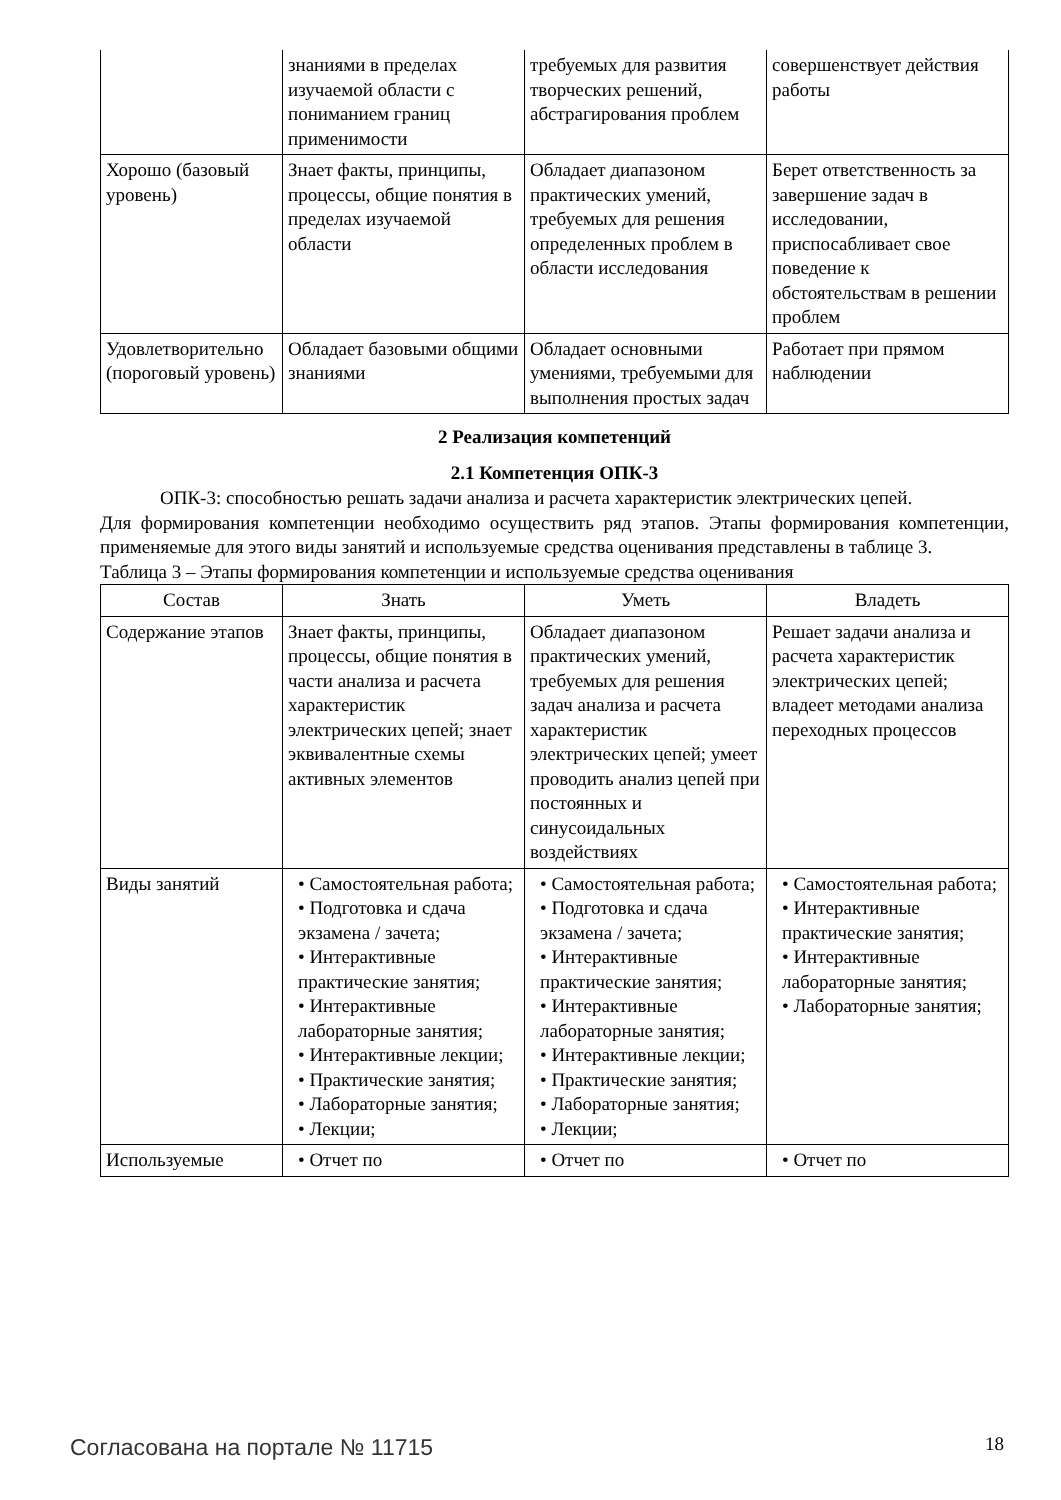| | знаниями в пределах изучаемой области с пониманием границ применимости | требуемых для развития творческих решений, абстрагирования проблем | совершенствует действия работы |
| Хорошо (базовый уровень) | Знает факты, принципы, процессы, общие понятия в пределах изучаемой области | Обладает диапазоном практических умений, требуемых для решения определенных проблем в области исследования | Берет ответственность за завершение задач в исследовании, приспосабливает свое поведение к обстоятельствам в решении проблем |
| Удовлетворительно (пороговый уровень) | Обладает базовыми общими знаниями | Обладает основными умениями, требуемыми для выполнения простых задач | Работает при прямом наблюдении |
2 Реализация компетенций
2.1 Компетенция ОПК-3
ОПК-3: способностью решать задачи анализа и расчета характеристик электрических цепей.
Для формирования компетенции необходимо осуществить ряд этапов. Этапы формирования компетенции, применяемые для этого виды занятий и используемые средства оценивания представлены в таблице 3.
Таблица 3 – Этапы формирования компетенции и используемые средства оценивания
| Состав | Знать | Уметь | Владеть |
| --- | --- | --- | --- |
| Содержание этапов | Знает факты, принципы, процессы, общие понятия в части анализа и расчета характеристик электрических цепей; знает эквивалентные схемы активных элементов | Обладает диапазоном практических умений, требуемых для решения задач анализа и расчета характеристик электрических цепей; умеет проводить анализ цепей при постоянных и синусоидальных воздействиях | Решает задачи анализа и расчета характеристик электрических цепей; владеет методами анализа переходных процессов |
| Виды занятий | • Самостоятельная работа; • Подготовка и сдача экзамена / зачета; • Интерактивные практические занятия; • Интерактивные лабораторные занятия; • Интерактивные лекции; • Практические занятия; • Лабораторные занятия; • Лекции; | • Самостоятельная работа; • Подготовка и сдача экзамена / зачета; • Интерактивные практические занятия; • Интерактивные лабораторные занятия; • Интерактивные лекции; • Практические занятия; • Лабораторные занятия; • Лекции; | • Самостоятельная работа; • Интерактивные практические занятия; • Интерактивные лабораторные занятия; • Лабораторные занятия; |
| Используемые | • Отчет по | • Отчет по | • Отчет по |
Согласована на портале № 11715 18